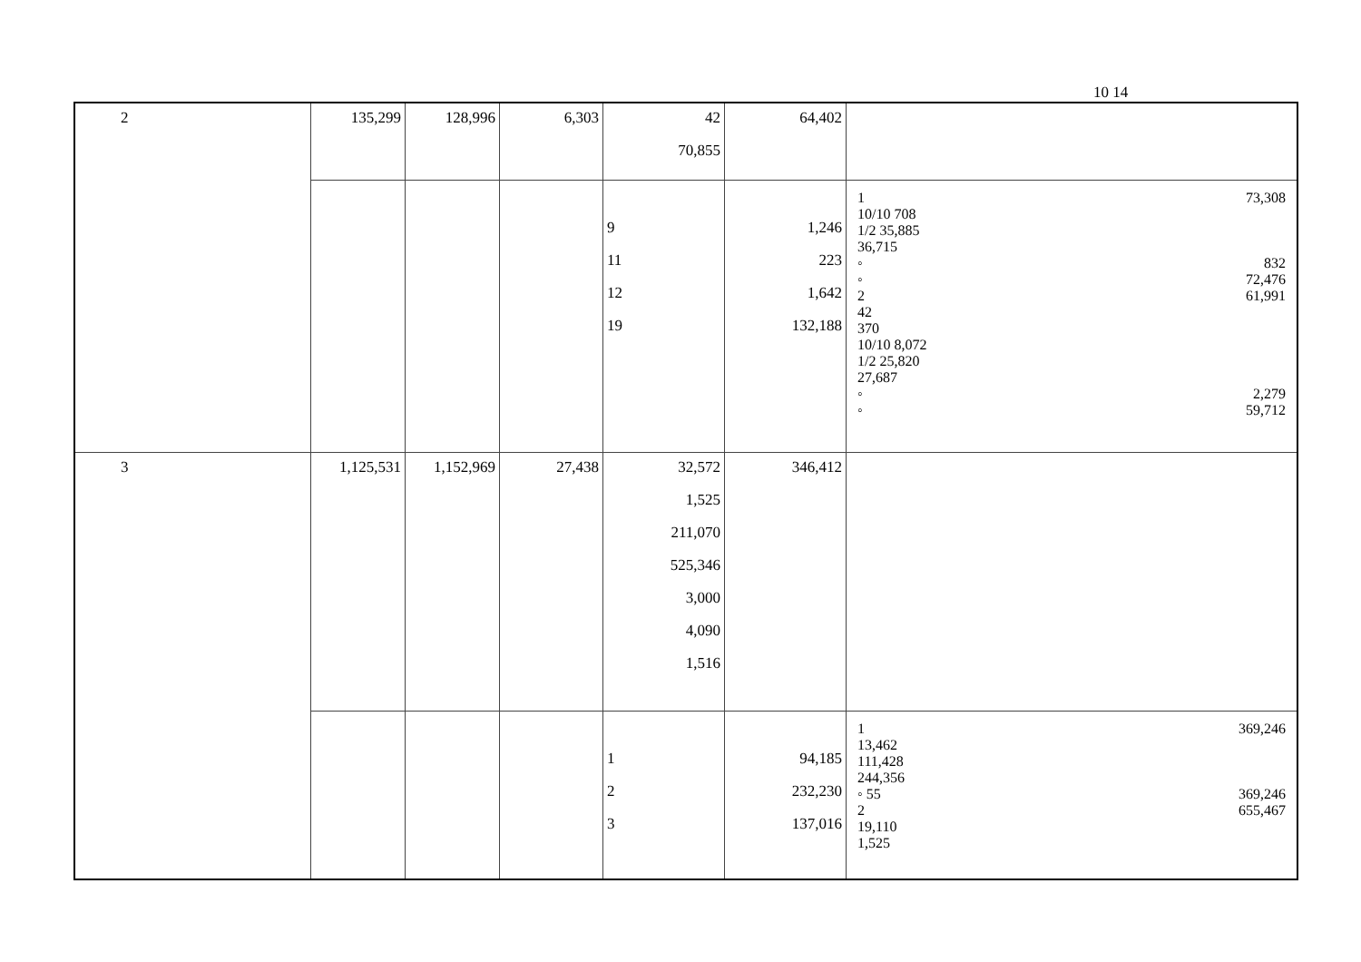10 14
| 2 | 135,299 | 128,996 | 6,303 | 42 70,855 | 64,402 | |
| | | | | 9 11 12 19 | 1,246 223 1,642 132,188 | 1 73,308 10/10 708 1/2 35,885 36,715 ◦ 832 ◦ 72,476 2 61,991 42 370 10/10 8,072 1/2 25,820 27,687 ◦ 2,279 ◦ 59,712 |
| 3 | 1,125,531 | 1,152,969 | 27,438 | 32,572 1,525 211,070 525,346 3,000 4,090 1,516 | 346,412 | |
| | | | | 1 2 3 | 94,185 232,230 137,016 | 1 369,246 13,462 111,428 244,356 ◦ 55 369,246 2 655,467 19,110 1,525 |